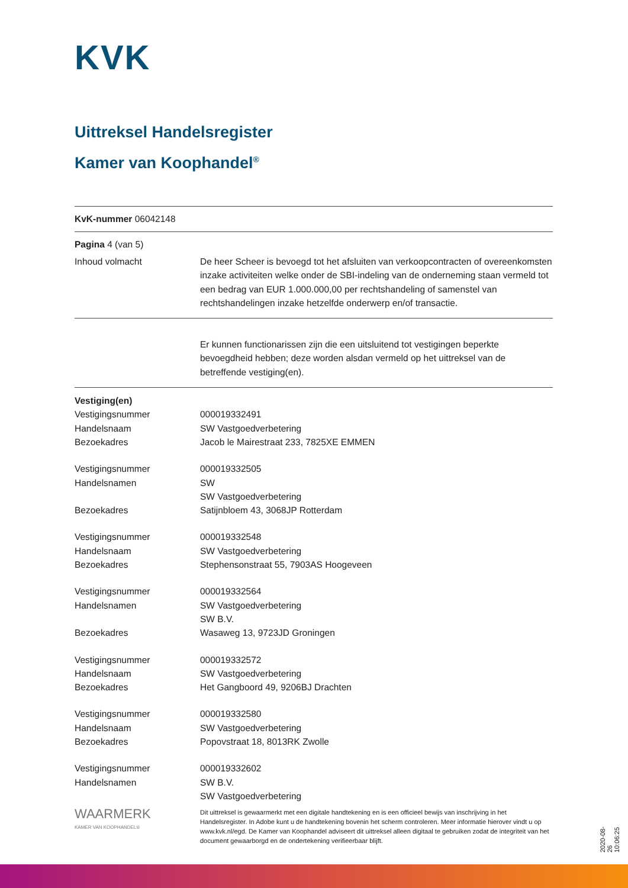KVK
Uittreksel Handelsregister
Kamer van Koophandel<sup>®</sup>
KvK-nummer 06042148
Pagina 4 (van 5)
| Inhoud volmacht | De heer Scheer is bevoegd tot het afsluiten van verkoopcontracten of overeenkomsten inzake activiteiten welke onder de SBI-indeling van de onderneming staan vermeld tot een bedrag van EUR 1.000.000,00 per rechtshandeling of samenstel van rechtshandelingen inzake hetzelfde onderwerp en/of transactie. |
| | Er kunnen functionarissen zijn die een uitsluitend tot vestigingen beperkte bevoegdheid hebben; deze worden alsdan vermeld op het uittreksel van de betreffende vestiging(en). |
| Vestiging(en) | |
| Vestigingsnummer | 000019332491 |
| Handelsnaam | SW Vastgoedverbetering |
| Bezoekadres | Jacob le Mairestraat 233, 7825XE EMMEN |
| Vestigingsnummer | 000019332505 |
| Handelsnamen | SW SW Vastgoedverbetering |
| Bezoekadres | Satijnbloem 43, 3068JP Rotterdam |
| Vestigingsnummer | 000019332548 |
| Handelsnaam | SW Vastgoedverbetering |
| Bezoekadres | Stephensonstraat 55, 7903AS Hoogeveen |
| Vestigingsnummer | 000019332564 |
| Handelsnamen | SW Vastgoedverbetering SW B.V. |
| Bezoekadres | Wasaweg 13, 9723JD Groningen |
| Vestigingsnummer | 000019332572 |
| Handelsnaam | SW Vastgoedverbetering |
| Bezoekadres | Het Gangboord 49, 9206BJ Drachten |
| Vestigingsnummer | 000019332580 |
| Handelsnaam | SW Vastgoedverbetering |
| Bezoekadres | Popovstraat 18, 8013RK Zwolle |
| Vestigingsnummer | 000019332602 |
| Handelsnamen | SW B.V. SW Vastgoedverbetering |
| WAARMERK KAMER VAN KOOPHANDEL® | Dit uittreksel is gewaarmerkt met een digitale handtekening en is een officieel bewijs van inschrijving in het Handelsregister. In Adobe kunt u de handtekening bovenin het scherm controleren. Meer informatie hierover vindt u op www.kvk.nl/egd. De Kamer van Koophandel adviseert dit uittreksel alleen digitaal te gebruiken zodat de integriteit van het document gewaarborgd en de ondertekening verifieerbaar blijft. |
2020-08-26 10:06:25